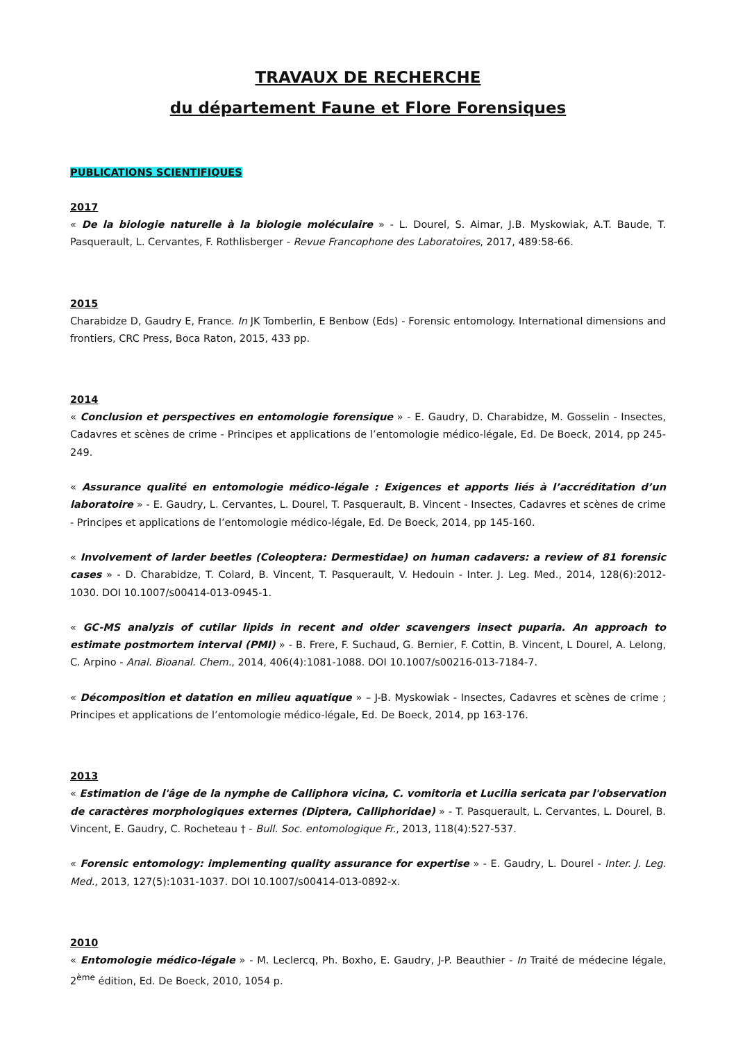TRAVAUX DE RECHERCHE
du département Faune et Flore Forensiques
PUBLICATIONS SCIENTIFIQUES
2017
« De la biologie naturelle à la biologie moléculaire » - L. Dourel, S. Aimar, J.B. Myskowiak, A.T. Baude, T. Pasquerault, L. Cervantes, F. Rothlisberger - Revue Francophone des Laboratoires, 2017, 489:58-66.
2015
Charabidze D, Gaudry E, France. In JK Tomberlin, E Benbow (Eds) - Forensic entomology. International dimensions and frontiers, CRC Press, Boca Raton, 2015, 433 pp.
2014
« Conclusion et perspectives en entomologie forensique » - E. Gaudry, D. Charabidze, M. Gosselin - Insectes, Cadavres et scènes de crime - Principes et applications de l’entomologie médico-légale, Ed. De Boeck, 2014, pp 245-249.
« Assurance qualité en entomologie médico-légale : Exigences et apports liés à l’accréditation d’un laboratoire » - E. Gaudry, L. Cervantes, L. Dourel, T. Pasquerault, B. Vincent - Insectes, Cadavres et scènes de crime - Principes et applications de l’entomologie médico-légale, Ed. De Boeck, 2014, pp 145-160.
« Involvement of larder beetles (Coleoptera: Dermestidae) on human cadavers: a review of 81 forensic cases » - D. Charabidze, T. Colard, B. Vincent, T. Pasquerault, V. Hedouin - Inter. J. Leg. Med., 2014, 128(6):2012-1030. DOI 10.1007/s00414-013-0945-1.
« GC-MS analyzis of cutilar lipids in recent and older scavengers insect puparia. An approach to estimate postmortem interval (PMI) » - B. Frere, F. Suchaud, G. Bernier, F. Cottin, B. Vincent, L Dourel, A. Lelong, C. Arpino - Anal. Bioanal. Chem., 2014, 406(4):1081-1088. DOI 10.1007/s00216-013-7184-7.
« Décomposition et datation en milieu aquatique » – J-B. Myskowiak - Insectes, Cadavres et scènes de crime ; Principes et applications de l’entomologie médico-légale, Ed. De Boeck, 2014, pp 163-176.
2013
« Estimation de l'âge de la nymphe de Calliphora vicina, C. vomitoria et Lucilia sericata par l'observation de caractères morphologiques externes (Diptera, Calliphoridae) » - T. Pasquerault, L. Cervantes, L. Dourel, B. Vincent, E. Gaudry, C. Rocheteau † - Bull. Soc. entomologique Fr., 2013, 118(4):527-537.
« Forensic entomology: implementing quality assurance for expertise » - E. Gaudry, L. Dourel - Inter. J. Leg. Med., 2013, 127(5):1031-1037. DOI 10.1007/s00414-013-0892-x.
2010
« Entomologie médico-légale » - M. Leclercq, Ph. Boxho, E. Gaudry, J-P. Beauthier - In Traité de médecine légale, 2<sup>ème</sup> édition, Ed. De Boeck, 2010, 1054 p.